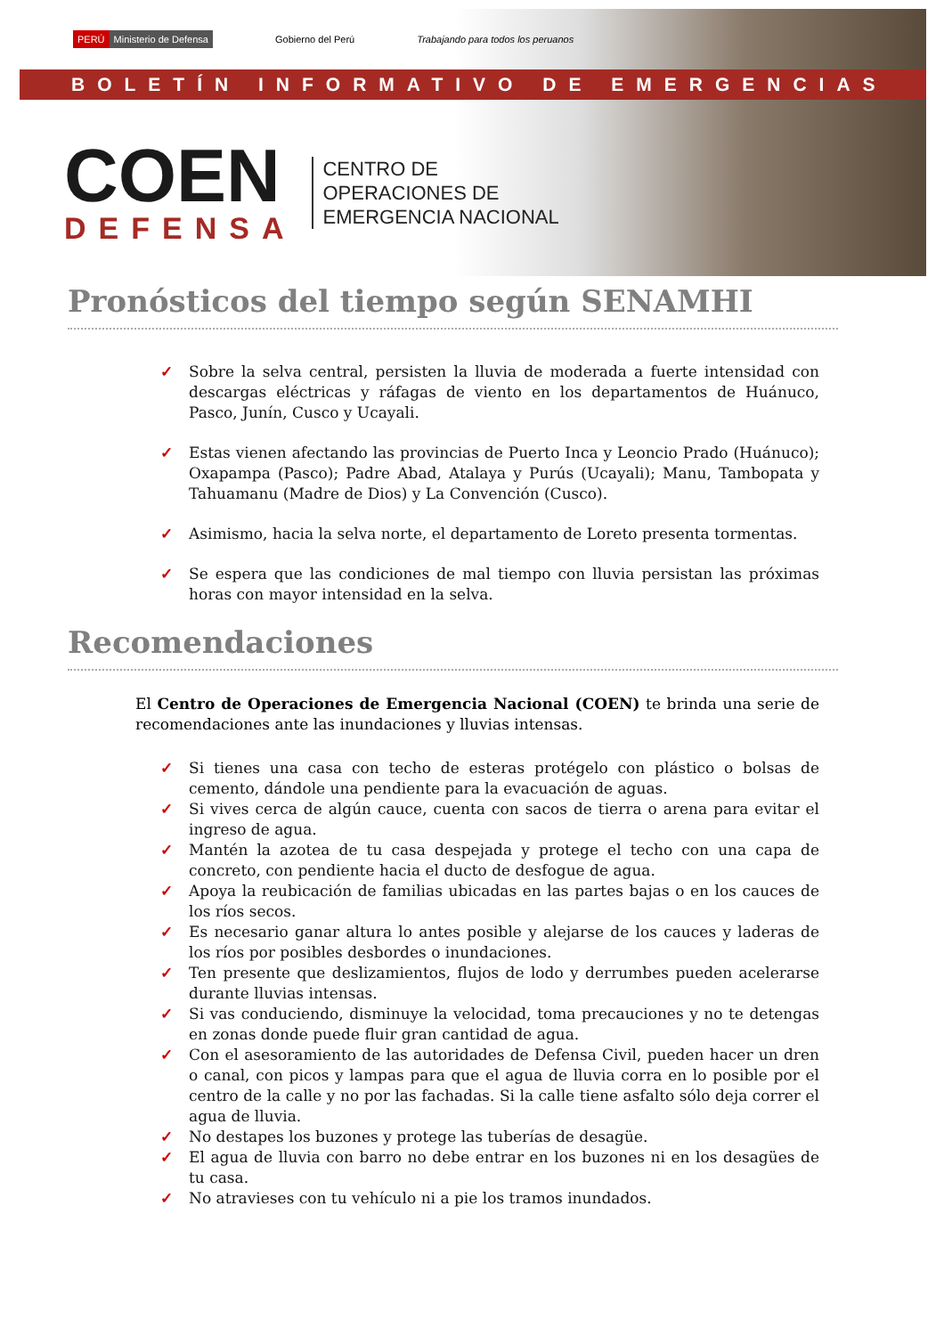PERÚ Ministerio de Defensa
Gobierno del Perú
Trabajando para todos los peruanos
BOLETÍN INFORMATIVO DE EMERGENCIAS
COEN
DEFENSA
CENTRO DE
OPERACIONES DE
EMERGENCIA NACIONAL
Pronósticos del tiempo según SENAMHI
✓ Sobre la selva central, persisten la lluvia de moderada a fuerte intensidad con descargas eléctricas y ráfagas de viento en los departamentos de Huánuco, Pasco, Junín, Cusco y Ucayali.
✓ Estas vienen afectando las provincias de Puerto Inca y Leoncio Prado (Huánuco); Oxapampa (Pasco); Padre Abad, Atalaya y Purús (Ucayali); Manu, Tambopata y Tahuamanu (Madre de Dios) y La Convención (Cusco).
✓ Asimismo, hacia la selva norte, el departamento de Loreto presenta tormentas.
✓ Se espera que las condiciones de mal tiempo con lluvia persistan las próximas horas con mayor intensidad en la selva.
Recomendaciones
El Centro de Operaciones de Emergencia Nacional (COEN) te brinda una serie de recomendaciones ante las inundaciones y lluvias intensas.
✓ Si tienes una casa con techo de esteras protégelo con plástico o bolsas de cemento, dándole una pendiente para la evacuación de aguas.
✓ Si vives cerca de algún cauce, cuenta con sacos de tierra o arena para evitar el ingreso de agua.
✓ Mantén la azotea de tu casa despejada y protege el techo con una capa de concreto, con pendiente hacia el ducto de desfogue de agua.
✓ Apoya la reubicación de familias ubicadas en las partes bajas o en los cauces de los ríos secos.
✓ Es necesario ganar altura lo antes posible y alejarse de los cauces y laderas de los ríos por posibles desbordes o inundaciones.
✓ Ten presente que deslizamientos, flujos de lodo y derrumbes pueden acelerarse durante lluvias intensas.
✓ Si vas conduciendo, disminuye la velocidad, toma precauciones y no te detengas en zonas donde puede fluir gran cantidad de agua.
✓ Con el asesoramiento de las autoridades de Defensa Civil, pueden hacer un dren o canal, con picos y lampas para que el agua de lluvia corra en lo posible por el centro de la calle y no por las fachadas. Si la calle tiene asfalto sólo deja correr el agua de lluvia.
✓ No destapes los buzones y protege las tuberías de desagüe.
✓ El agua de lluvia con barro no debe entrar en los buzones ni en los desagües de tu casa.
✓ No atravieses con tu vehículo ni a pie los tramos inundados.